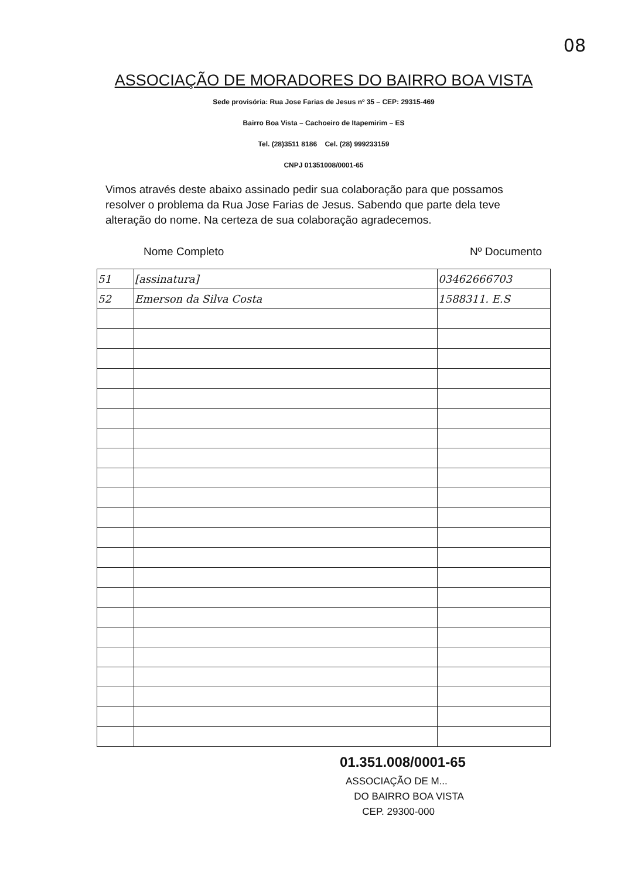08
ASSOCIAÇÃO DE MORADORES DO BAIRRO BOA VISTA
Sede provisória: Rua Jose Farias de Jesus nº 35 – CEP: 29315-469
Bairro Boa Vista – Cachoeiro de Itapemirim – ES
Tel. (28)3511 8186 Cel. (28) 999233159
CNPJ 01351008/0001-65
Vimos através deste abaixo assinado pedir sua colaboração para que possamos resolver o problema da Rua Jose Farias de Jesus. Sabendo que parte dela teve alteração do nome. Na certeza de sua colaboração agradecemos.
Nome Completo Nº Documento
| 51 | [assinatura] | 03462666703 |
| 52 | Emerson da Silva Costa | 1588311. E.S |
01.351.008/0001-65
ASSOCIAÇÃO DE M...
DO BAIRRO BOA VISTA
CEP. 29300-000